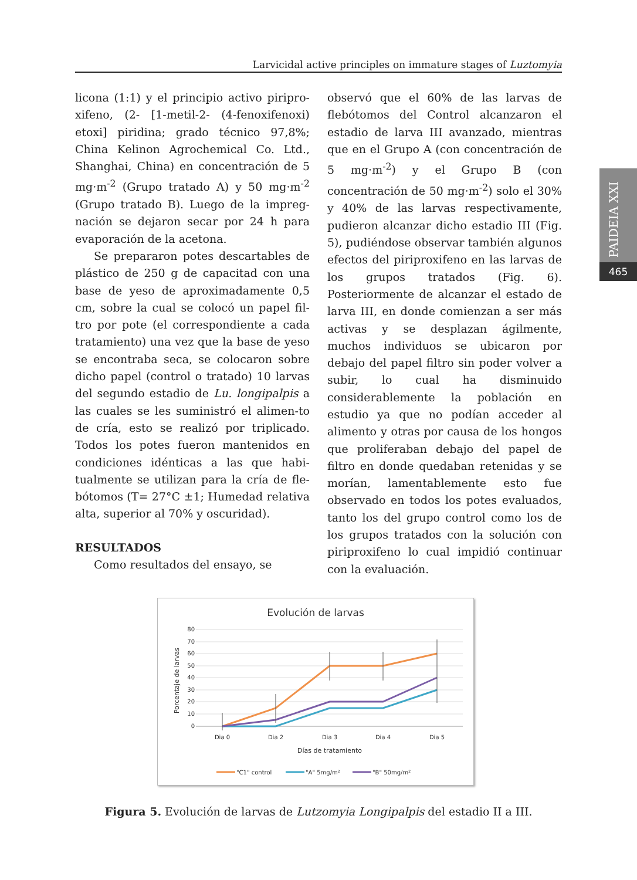Larvicidal active principles on immature stages of Luztomyia
licona (1:1) y el principio activo piripro-xifeno, (2- [1-metil-2- (4-fenoxifenoxi) etoxi] piridina; grado técnico 97,8%; China Kelinon Agrochemical Co. Ltd., Shanghai, China) en concentración de 5 mg·m<sup>-2</sup> (Grupo tratado A) y 50 mg·m<sup>-2</sup> (Grupo tratado B). Luego de la impreg-nación se dejaron secar por 24 h para evaporación de la acetona.
Se prepararon potes descartables de plástico de 250 g de capacitad con una base de yeso de aproximadamente 0,5 cm, sobre la cual se colocó un papel fil-tro por pote (el correspondiente a cada tratamiento) una vez que la base de yeso se encontraba seca, se colocaron sobre dicho papel (control o tratado) 10 larvas del segundo estadio de Lu. longipalpis a las cuales se les suministró el alimen-to de cría, esto se realizó por triplicado. Todos los potes fueron mantenidos en condiciones idénticas a las que habi-tualmente se utilizan para la cría de fle-bótomos (T= 27°C ±1; Humedad relativa alta, superior al 70% y oscuridad).
RESULTADOS
Como resultados del ensayo, se
observó que el 60% de las larvas de flebótomos del Control alcanzaron el estadio de larva III avanzado, mientras que en el Grupo A (con concentración de 5 mg·m<sup>-2</sup>) y el Grupo B (con concentración de 50 mg·m<sup>-2</sup>) solo el 30% y 40% de las larvas respectivamente, pudieron alcanzar dicho estadio III (Fig. 5), pudiéndose observar también algunos efectos del piriproxifeno en las larvas de los grupos tratados (Fig. 6). Posteriormente de alcanzar el estado de larva III, en donde comienzan a ser más activas y se desplazan ágilmente, muchos individuos se ubicaron por debajo del papel filtro sin poder volver a subir, lo cual ha disminuido considerablemente la población en estudio ya que no podían acceder al alimento y otras por causa de los hongos que proliferaban debajo del papel de filtro en donde quedaban retenidas y se morían, lamentablemente esto fue observado en todos los potes evaluados, tanto los del grupo control como los de los grupos tratados con la solución con piriproxifeno lo cual impidió continuar con la evaluación.
PAIDEIA XXI
465
Evolución de larvas
80
70
60
50
40
30
20
10
0
Porcentaje de larvas
Dia 0
Dia 2
Dia 3
Dia 4
Dia 5
Días de tratamiento
"C1" control
"A" 5mg/m²
"B" 50mg/m²
Figura 5. Evolución de larvas de Lutzomyia Longipalpis del estadio II a III.